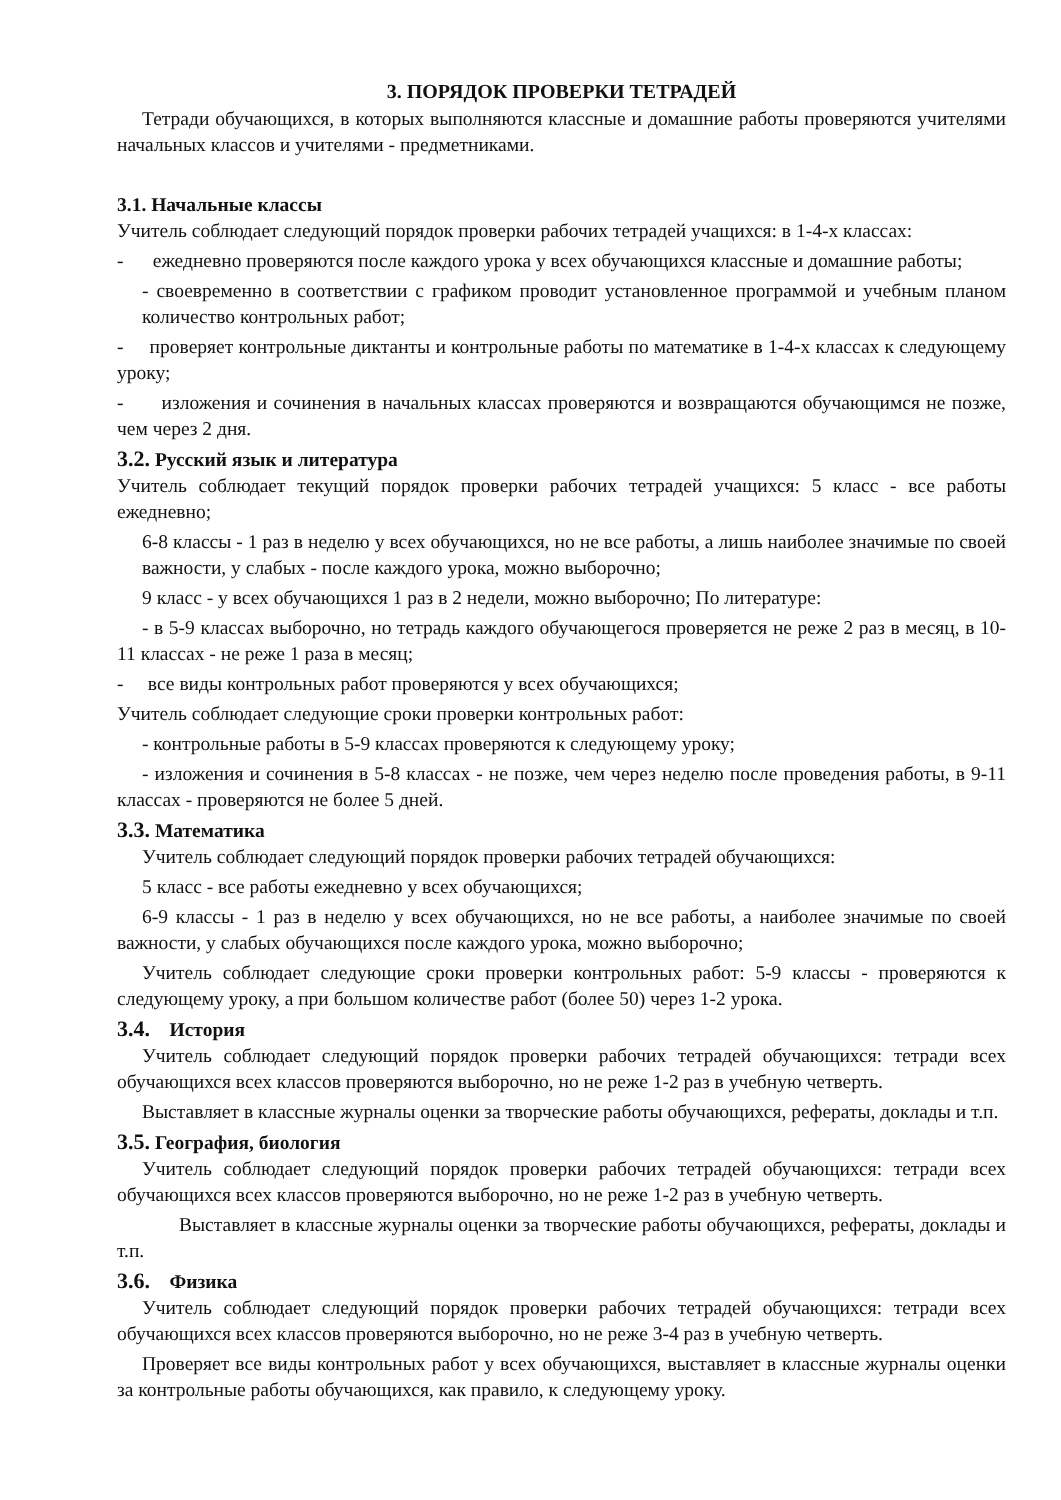3. ПОРЯДОК ПРОВЕРКИ ТЕТРАДЕЙ
Тетради обучающихся, в которых выполняются классные и домашние работы проверяются учителями начальных классов и учителями - предметниками.
3.1. Начальные классы
Учитель соблюдает следующий порядок проверки рабочих тетрадей учащихся: в 1-4-х классах:
- ежедневно проверяются после каждого урока у всех обучающихся классные и домашние работы;
- своевременно в соответствии с графиком проводит установленное программой и учебным планом количество контрольных работ;
- проверяет контрольные диктанты и контрольные работы по математике в 1-4-х классах к следующему уроку;
- изложения и сочинения в начальных классах проверяются и возвращаются обучающимся не позже, чем через 2 дня.
3.2. Русский язык и литература
Учитель соблюдает текущий порядок проверки рабочих тетрадей учащихся: 5 класс - все работы ежедневно;
6-8 классы - 1 раз в неделю у всех обучающихся, но не все работы, а лишь наиболее значимые по своей важности, у слабых - после каждого урока, можно выборочно;
9 класс - у всех обучающихся 1 раз в 2 недели, можно выборочно; По литературе:
- в 5-9 классах выборочно, но тетрадь каждого обучающегося проверяется не реже 2 раз в месяц, в 10-11 классах - не реже 1 раза в месяц;
- все виды контрольных работ проверяются у всех обучающихся;
Учитель соблюдает следующие сроки проверки контрольных работ:
- контрольные работы в 5-9 классах проверяются к следующему уроку;
- изложения и сочинения в 5-8 классах - не позже, чем через неделю после проведения работы, в 9-11 классах - проверяются не более 5 дней.
3.3. Математика
Учитель соблюдает следующий порядок проверки рабочих тетрадей обучающихся:
5 класс - все работы ежедневно у всех обучающихся;
6-9 классы - 1 раз в неделю у всех обучающихся, но не все работы, а наиболее значимые по своей важности, у слабых обучающихся после каждого урока, можно выборочно;
Учитель соблюдает следующие сроки проверки контрольных работ: 5-9 классы - проверяются к следующему уроку, а при большом количестве работ (более 50) через 1-2 урока.
3.4. История
Учитель соблюдает следующий порядок проверки рабочих тетрадей обучающихся: тетради всех обучающихся всех классов проверяются выборочно, но не реже 1-2 раз в учебную четверть.
Выставляет в классные журналы оценки за творческие работы обучающихся, рефераты, доклады и т.п.
3.5. География, биология
Учитель соблюдает следующий порядок проверки рабочих тетрадей обучающихся: тетради всех обучающихся всех классов проверяются выборочно, но не реже 1-2 раз в учебную четверть.
Выставляет в классные журналы оценки за творческие работы обучающихся, рефераты, доклады и т.п.
3.6. Физика
Учитель соблюдает следующий порядок проверки рабочих тетрадей обучающихся: тетради всех обучающихся всех классов проверяются выборочно, но не реже 3-4 раз в учебную четверть.
Проверяет все виды контрольных работ у всех обучающихся, выставляет в классные журналы оценки за контрольные работы обучающихся, как правило, к следующему уроку.